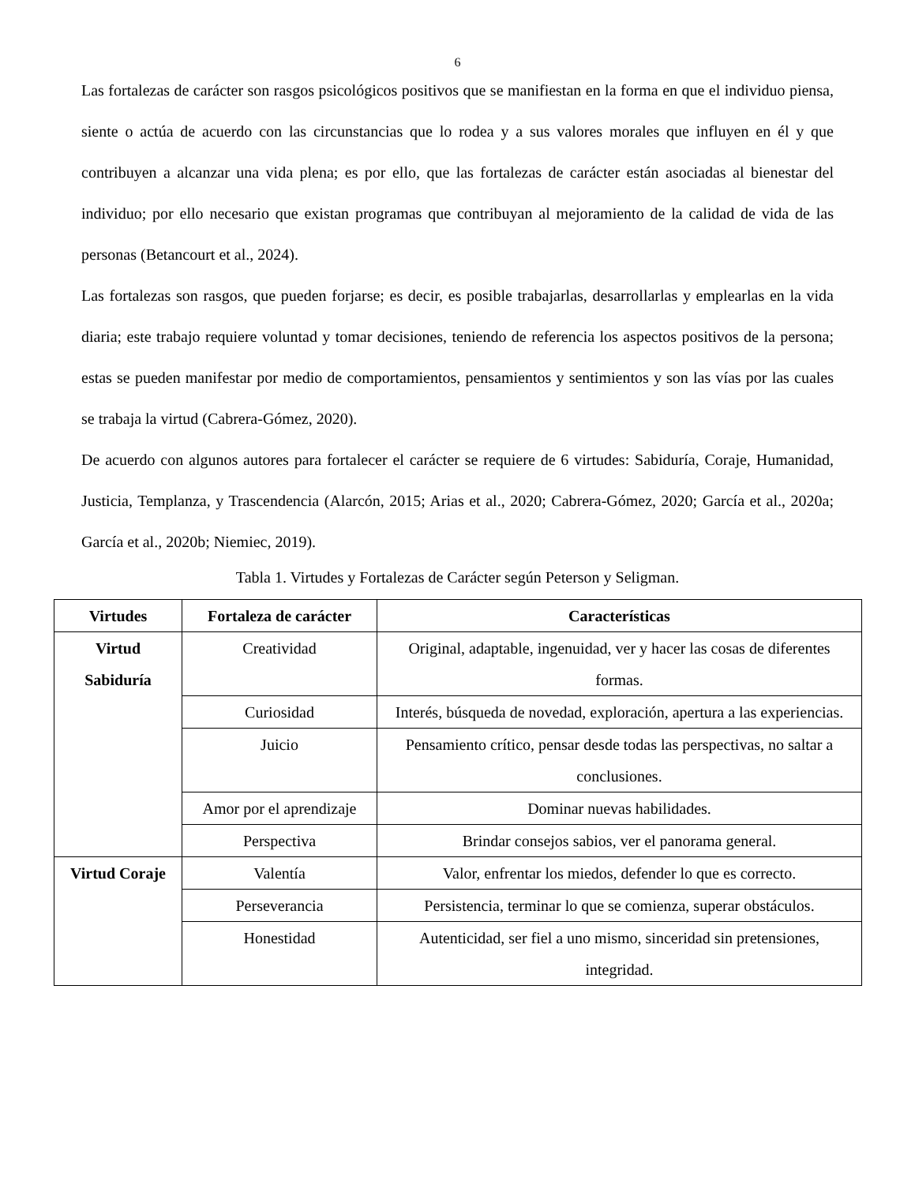6
Las fortalezas de carácter son rasgos psicológicos positivos que se manifiestan en la forma en que el individuo piensa, siente o actúa de acuerdo con las circunstancias que lo rodea y a sus valores morales que influyen en él y que contribuyen a alcanzar una vida plena; es por ello, que las fortalezas de carácter están asociadas al bienestar del individuo; por ello necesario que existan programas que contribuyan al mejoramiento de la calidad de vida de las personas (Betancourt et al., 2024).
Las fortalezas son rasgos, que pueden forjarse; es decir, es posible trabajarlas, desarrollarlas y emplearlas en la vida diaria; este trabajo requiere voluntad y tomar decisiones, teniendo de referencia los aspectos positivos de la persona; estas se pueden manifestar por medio de comportamientos, pensamientos y sentimientos y son las vías por las cuales se trabaja la virtud (Cabrera-Gómez, 2020).
De acuerdo con algunos autores para fortalecer el carácter se requiere de 6 virtudes: Sabiduría, Coraje, Humanidad, Justicia, Templanza, y Trascendencia (Alarcón, 2015; Arias et al., 2020; Cabrera-Gómez, 2020; García et al., 2020a; García et al., 2020b; Niemiec, 2019).
Tabla 1. Virtudes y Fortalezas de Carácter según Peterson y Seligman.
| Virtudes | Fortaleza de carácter | Características |
| --- | --- | --- |
| Virtud Sabiduría | Creatividad | Original, adaptable, ingenuidad, ver y hacer las cosas de diferentes formas. |
| | Curiosidad | Interés, búsqueda de novedad, exploración, apertura a las experiencias. |
| | Juicio | Pensamiento crítico, pensar desde todas las perspectivas, no saltar a conclusiones. |
| | Amor por el aprendizaje | Dominar nuevas habilidades. |
| | Perspectiva | Brindar consejos sabios, ver el panorama general. |
| Virtud Coraje | Valentía | Valor, enfrentar los miedos, defender lo que es correcto. |
| | Perseverancia | Persistencia, terminar lo que se comienza, superar obstáculos. |
| | Honestidad | Autenticidad, ser fiel a uno mismo, sinceridad sin pretensiones, integridad. |